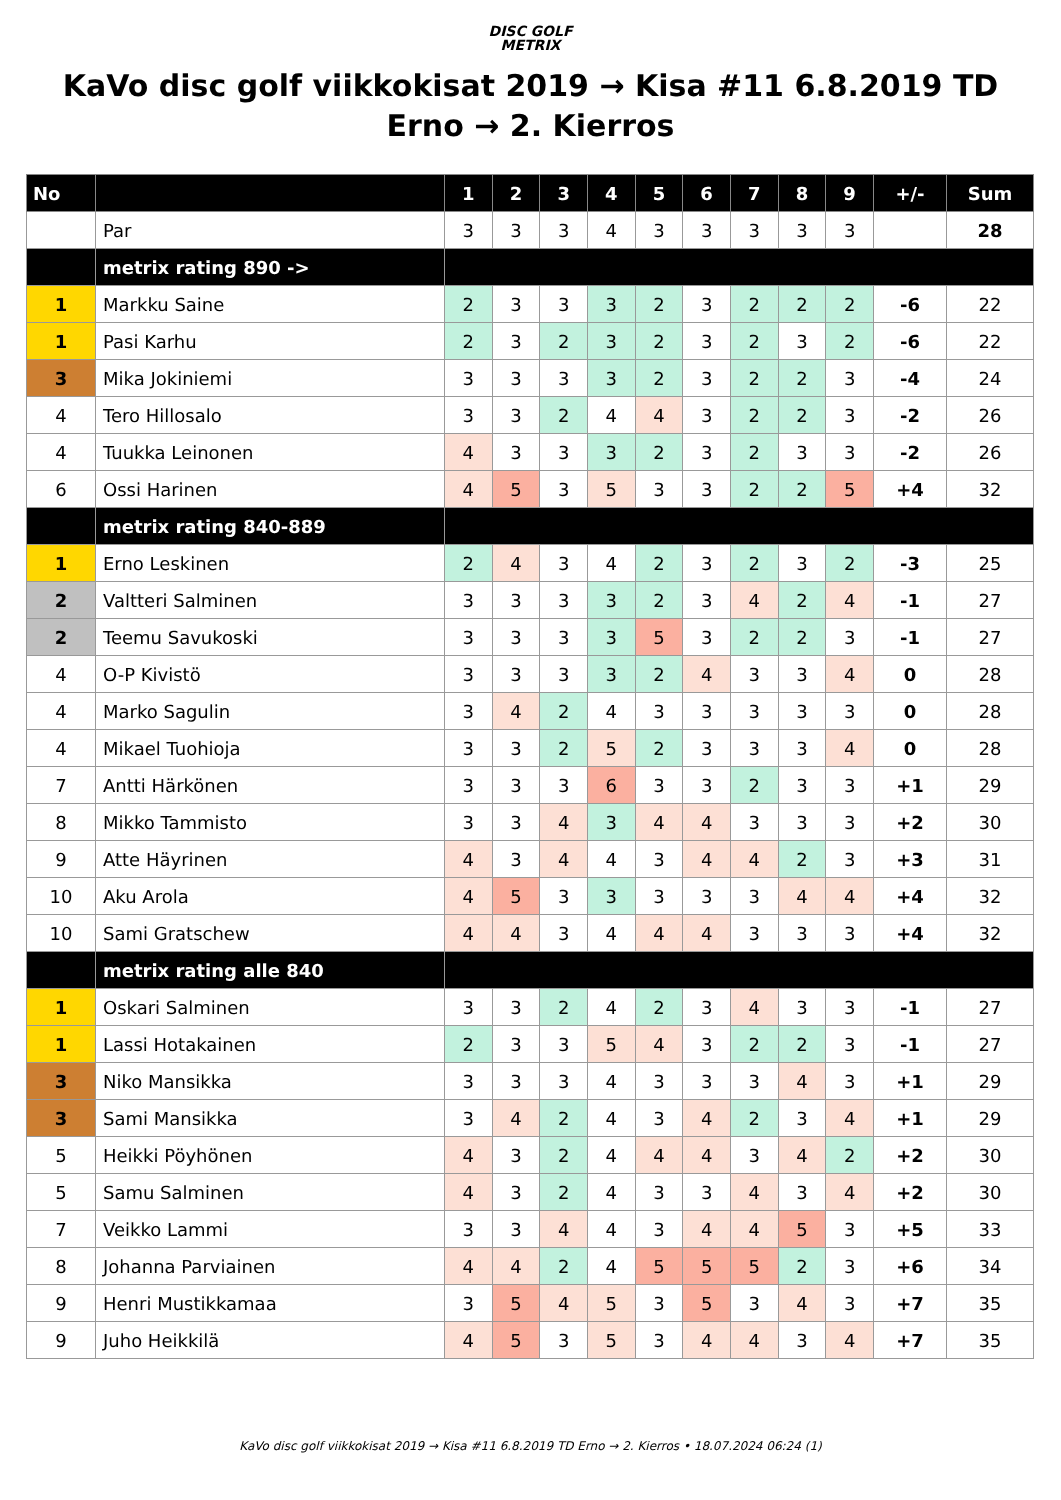DISC GOLF
METRIX
KaVo disc golf viikkokisat 2019 → Kisa #11 6.8.2019 TD Erno → 2. Kierros
| No | | 1 | 2 | 3 | 4 | 5 | 6 | 7 | 8 | 9 | +/- | Sum |
| --- | --- | --- | --- | --- | --- | --- | --- | --- | --- | --- | --- | --- |
| | Par | 3 | 3 | 3 | 4 | 3 | 3 | 3 | 3 | 3 | | 28 |
| | metrix rating 890 -> | | | | | | | | | | | |
| 1 | Markku Saine | 2 | 3 | 3 | 3 | 2 | 3 | 2 | 2 | 2 | -6 | 22 |
| 1 | Pasi Karhu | 2 | 3 | 2 | 3 | 2 | 3 | 2 | 3 | 2 | -6 | 22 |
| 3 | Mika Jokiniemi | 3 | 3 | 3 | 3 | 2 | 3 | 2 | 2 | 3 | -4 | 24 |
| 4 | Tero Hillosalo | 3 | 3 | 2 | 4 | 4 | 3 | 2 | 2 | 3 | -2 | 26 |
| 4 | Tuukka Leinonen | 4 | 3 | 3 | 3 | 2 | 3 | 2 | 3 | 3 | -2 | 26 |
| 6 | Ossi Harinen | 4 | 5 | 3 | 5 | 3 | 3 | 2 | 2 | 5 | +4 | 32 |
| | metrix rating 840-889 | | | | | | | | | | | |
| 1 | Erno Leskinen | 2 | 4 | 3 | 4 | 2 | 3 | 2 | 3 | 2 | -3 | 25 |
| 2 | Valtteri Salminen | 3 | 3 | 3 | 3 | 2 | 3 | 4 | 2 | 4 | -1 | 27 |
| 2 | Teemu Savukoski | 3 | 3 | 3 | 3 | 5 | 3 | 2 | 2 | 3 | -1 | 27 |
| 4 | O-P Kivistö | 3 | 3 | 3 | 3 | 2 | 4 | 3 | 3 | 4 | 0 | 28 |
| 4 | Marko Sagulin | 3 | 4 | 2 | 4 | 3 | 3 | 3 | 3 | 3 | 0 | 28 |
| 4 | Mikael Tuohioja | 3 | 3 | 2 | 5 | 2 | 3 | 3 | 3 | 4 | 0 | 28 |
| 7 | Antti Härkönen | 3 | 3 | 3 | 6 | 3 | 3 | 2 | 3 | 3 | +1 | 29 |
| 8 | Mikko Tammisto | 3 | 3 | 4 | 3 | 4 | 4 | 3 | 3 | 3 | +2 | 30 |
| 9 | Atte Häyrinen | 4 | 3 | 4 | 4 | 3 | 4 | 4 | 2 | 3 | +3 | 31 |
| 10 | Aku Arola | 4 | 5 | 3 | 3 | 3 | 3 | 3 | 4 | 4 | +4 | 32 |
| 10 | Sami Gratschew | 4 | 4 | 3 | 4 | 4 | 4 | 3 | 3 | 3 | +4 | 32 |
| | metrix rating alle 840 | | | | | | | | | | | |
| 1 | Oskari Salminen | 3 | 3 | 2 | 4 | 2 | 3 | 4 | 3 | 3 | -1 | 27 |
| 1 | Lassi Hotakainen | 2 | 3 | 3 | 5 | 4 | 3 | 2 | 2 | 3 | -1 | 27 |
| 3 | Niko Mansikka | 3 | 3 | 3 | 4 | 3 | 3 | 3 | 4 | 3 | +1 | 29 |
| 3 | Sami Mansikka | 3 | 4 | 2 | 4 | 3 | 4 | 2 | 3 | 4 | +1 | 29 |
| 5 | Heikki Pöyhönen | 4 | 3 | 2 | 4 | 4 | 4 | 3 | 4 | 2 | +2 | 30 |
| 5 | Samu Salminen | 4 | 3 | 2 | 4 | 3 | 3 | 4 | 3 | 4 | +2 | 30 |
| 7 | Veikko Lammi | 3 | 3 | 4 | 4 | 3 | 4 | 4 | 5 | 3 | +5 | 33 |
| 8 | Johanna Parviainen | 4 | 4 | 2 | 4 | 5 | 5 | 5 | 2 | 3 | +6 | 34 |
| 9 | Henri Mustikkamaa | 3 | 5 | 4 | 5 | 3 | 5 | 3 | 4 | 3 | +7 | 35 |
| 9 | Juho Heikkilä | 4 | 5 | 3 | 5 | 3 | 4 | 4 | 3 | 4 | +7 | 35 |
KaVo disc golf viikkokisat 2019 → Kisa #11 6.8.2019 TD Erno → 2. Kierros • 18.07.2024 06:24 (1)